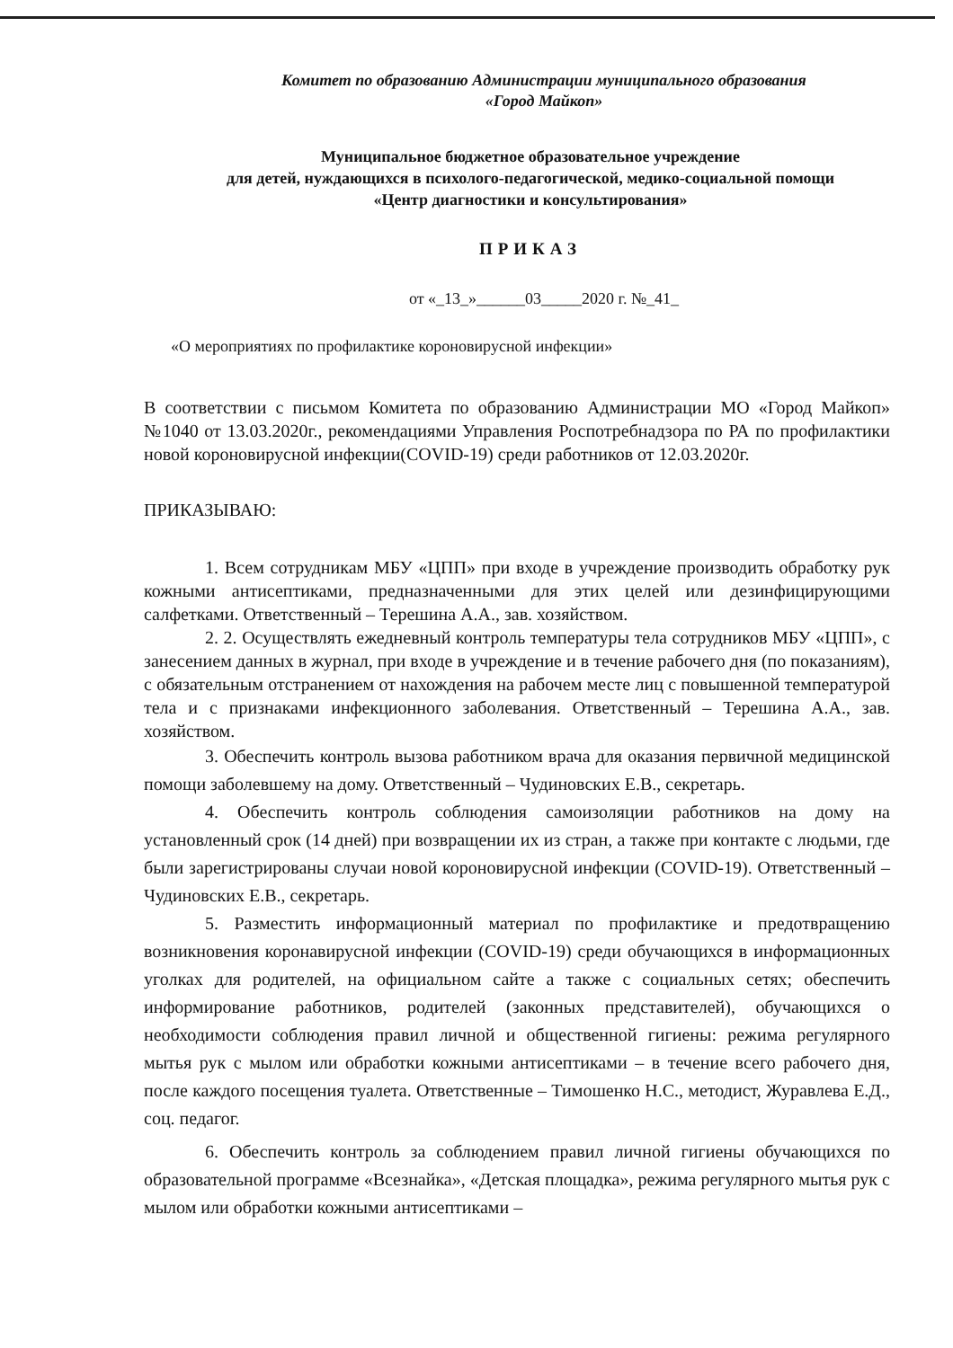Комитет по образованию Администрации муниципального образования
«Город Майкоп»
Муниципальное бюджетное образовательное учреждение
для детей, нуждающихся в психолого-педагогической, медико-социальной помощи
«Центр диагностики и консультирования»
ПРИКАЗ
от «_13_»______03_____2020 г. №_41_
«О мероприятиях по профилактике короновирусной инфекции»
В соответствии с письмом Комитета по образованию Администрации МО «Город Майкоп» №1040 от 13.03.2020г., рекомендациями Управления Роспотребнадзора по РА по профилактики новой короновирусной инфекции(COVID-19) среди работников от 12.03.2020г.
ПРИКАЗЫВАЮ:
1. Всем сотрудникам МБУ «ЦПП» при входе в учреждение производить обработку рук кожными антисептиками, предназначенными для этих целей или дезинфицирующими салфетками. Ответственный – Терешина А.А., зав. хозяйством.
2. 2. Осуществлять ежедневный контроль температуры тела сотрудников МБУ «ЦПП», с занесением данных в журнал, при входе в учреждение и в течение рабочего дня (по показаниям), с обязательным отстранением от нахождения на рабочем месте лиц с повышенной температурой тела и с признаками инфекционного заболевания. Ответственный – Терешина А.А., зав. хозяйством.
3. Обеспечить контроль вызова работником врача для оказания первичной медицинской помощи заболевшему на дому. Ответственный – Чудиновских Е.В., секретарь.
4. Обеспечить контроль соблюдения самоизоляции работников на дому на установленный срок (14 дней) при возвращении их из стран, а также при контакте с людьми, где были зарегистрированы случаи новой короновирусной инфекции (COVID-19). Ответственный – Чудиновских Е.В., секретарь.
5. Разместить информационный материал по профилактике и предотвращению возникновения коронавирусной инфекции (COVID-19) среди обучающихся в информационных уголках для родителей, на официальном сайте а также с социальных сетях; обеспечить информирование работников, родителей (законных представителей), обучающихся о необходимости соблюдения правил личной и общественной гигиены: режима регулярного мытья рук с мылом или обработки кожными антисептиками – в течение всего рабочего дня, после каждого посещения туалета. Ответственные – Тимошенко Н.С., методист, Журавлева Е.Д., соц. педагог.
6. Обеспечить контроль за соблюдением правил личной гигиены обучающихся по образовательной программе «Всезнайка», «Детская площадка», режима регулярного мытья рук с мылом или обработки кожными антисептиками –